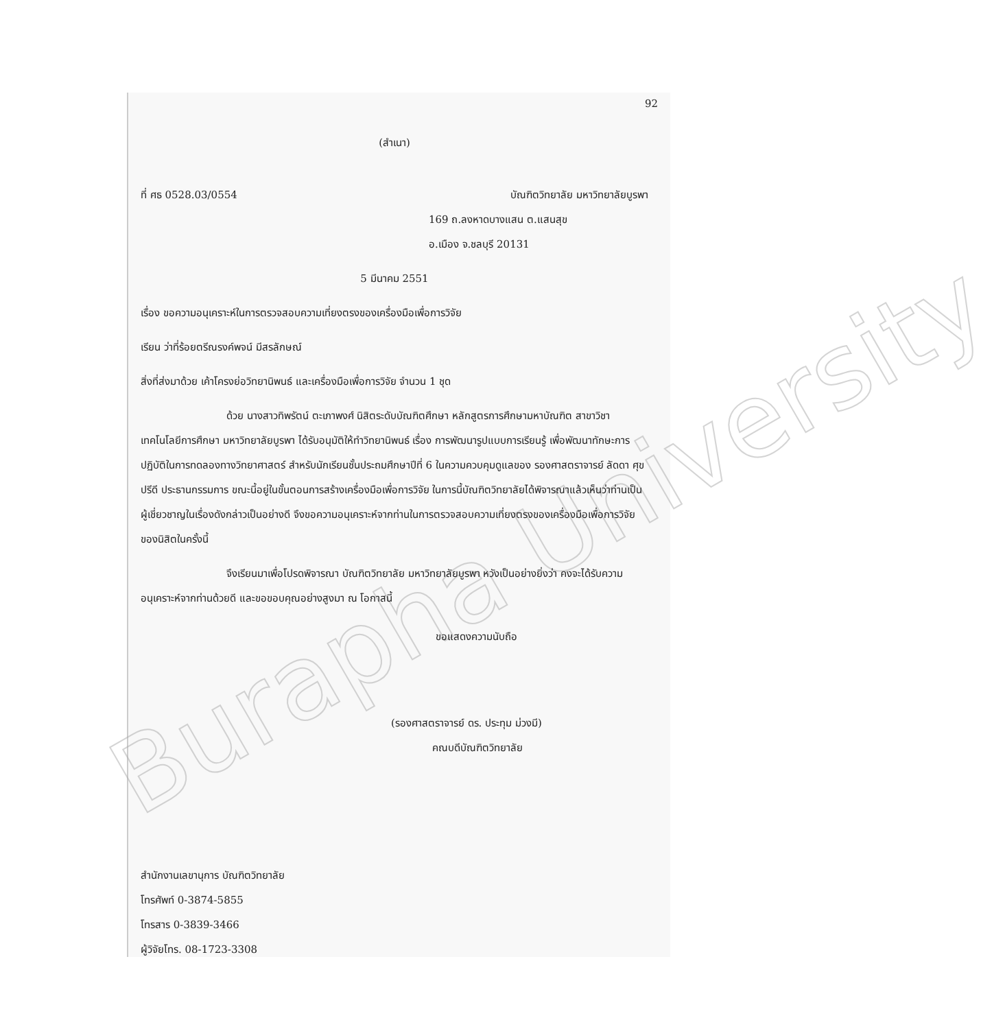Burapha University
92
(สำเนา)
ที่ ศธ 0528.03/0554 บัณฑิตวิทยาลัย มหาวิทยาลัยบูรพา
169 ถ.ลงหาดบางแสน ต.แสนสุข
อ.เมือง จ.ชลบุรี 20131
5 มีนาคม 2551
เรื่อง ขอความอนุเคราะห์ในการตรวจสอบความเที่ยงตรงของเครื่องมือเพื่อการวิจัย
เรียน ว่าที่ร้อยตรีณรงค์พจน์ มีสรลักษณ์
สิ่งที่ส่งมาด้วย เค้าโครงย่อวิทยานิพนธ์ และเครื่องมือเพื่อการวิจัย จำนวน 1 ชุด
ด้วย นางสาวทิพรัตน์ ตะเภาพงศ์ นิสิตระดับบัณฑิตศึกษา หลักสูตรการศึกษามหาบัณฑิต สาขาวิชาเทคโนโลยีการศึกษา มหาวิทยาลัยบูรพา ได้รับอนุมัติให้ทำวิทยานิพนธ์ เรื่อง การพัฒนารูปแบบการเรียนรู้ เพื่อพัฒนาทักษะการปฏิบัติในการทดลองทางวิทยาศาสตร์ สำหรับนักเรียนชั้นประถมศึกษาปีที่ 6 ในความควบคุมดูแลของ รองศาสตราจารย์ ลัดดา ศุขปรีดี ประธานกรรมการ ขณะนี้อยู่ในขั้นตอนการสร้างเครื่องมือเพื่อการวิจัย ในการนี้บัณฑิตวิทยาลัยได้พิจารณาแล้วเห็นว่าท่านเป็นผู้เชี่ยวชาญในเรื่องดังกล่าวเป็นอย่างดี จึงขอความอนุเคราะห์จากท่านในการตรวจสอบความเที่ยงตรงของเครื่องมือเพื่อการวิจัยของนิสิตในครั้งนี้
จึงเรียนมาเพื่อโปรดพิจารณา บัณฑิตวิทยาลัย มหาวิทยาลัยบูรพา หวังเป็นอย่างยิ่งว่า คงจะได้รับความอนุเคราะห์จากท่านด้วยดี และขอขอบคุณอย่างสูงมา ณ โอกาสนี้
ขอแสดงความนับถือ
(รองศาสตราจารย์ ดร. ประทุม ม่วงมี)
คณบดีบัณฑิตวิทยาลัย
สำนักงานเลขานุการ บัณฑิตวิทยาลัย
โทรศัพท์ 0-3874-5855
โทรสาร 0-3839-3466
ผู้วิจัยโทร. 08-1723-3308